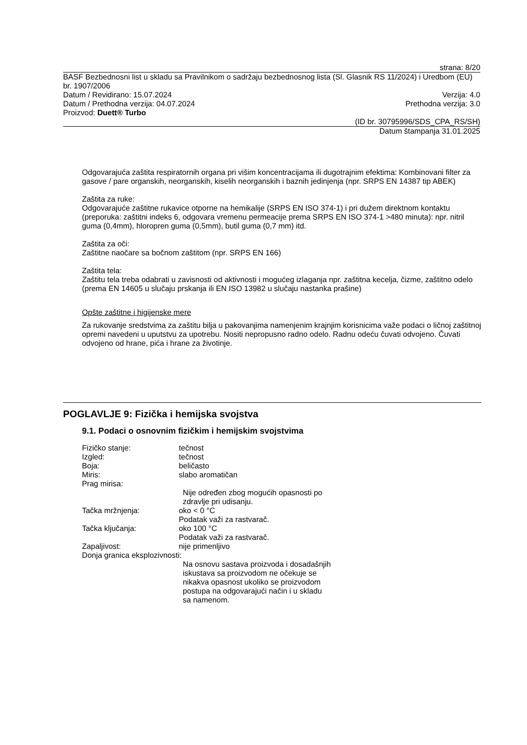strana: 8/20
BASF Bezbednosni list u skladu sa Pravilnikom o sadržaju bezbednosnog lista (Sl. Glasnik RS 11/2024) i Uredbom (EU) br. 1907/2006
Datum / Revidirano: 15.07.2024 Verzija: 4.0
Datum / Prethodna verzija: 04.07.2024 Prethodna verzija: 3.0
Proizvod: Duett® Turbo
(ID br. 30795996/SDS_CPA_RS/SH)
Datum štampanja 31.01.2025
Odgovarajuća zaštita respiratornih organa pri višim koncentracijama ili dugotrajnim efektima: Kombinovani filter za gasove / pare organskih, neorganskih, kiselih neorganskih i baznih jedinjenja (npr. SRPS EN 14387 tip ABEK)
Zaštita za ruke:
Odgovarajuće zaštitne rukavice otporne na hemikalije (SRPS EN ISO 374-1) i pri dužem direktnom kontaktu (preporuka: zaštitni indeks 6, odgovara vremenu permeacije prema SRPS EN ISO 374-1 >480 minuta): npr. nitril guma (0,4mm), hloropren guma (0,5mm), butil guma (0,7 mm) itd.
Zaštita za oči:
Zaštitne naočare sa bočnom zaštitom (npr. SRPS EN 166)
Zaštita tela:
Zaštitu tela treba odabrati u zavisnosti od aktivnosti i mogućeg izlaganja npr. zaštitna kecelja, čizme, zaštitno odelo (prema EN 14605 u slučaju prskanja ili EN ISO 13982 u slučaju nastanka prašine)
Opšte zaštitne i higijenske mere
Za rukovanje sredstvima za zaštitu bilja u pakovanjima namenjenim krajnjim korisnicima važe podaci o ličnoj zaštitnoj opremi navedeni u uputstvu za upotrebu. Nositi nepropusno radno odelo. Radnu odeću čuvati odvojeno. Čuvati odvojeno od hrane, pića i hrane za životinje.
POGLAVLJE 9: Fizička i hemijska svojstva
9.1. Podaci o osnovnim fizičkim i hemijskim svojstvima
Fizičko stanje: tečnost
Izgled: tečnost
Boja: beličasto
Miris: slabo aromatičan
Prag mirisa:
Nije određen zbog mogućih opasnosti po zdravlje pri udisanju.
Tačka mržnjenja: oko < 0 °C
Podatak važi za rastvarač.
Tačka ključanja: oko 100 °C
Podatak važi za rastvarač.
Zapaljivost: nije primenljivo
Donja granica eksplozivnosti:
Na osnovu sastava proizvoda i dosadašnjih iskustava sa proizvodom ne očekuje se nikakva opasnost ukoliko se proizvodom postupa na odgovarajući način i u skladu sa namenom.